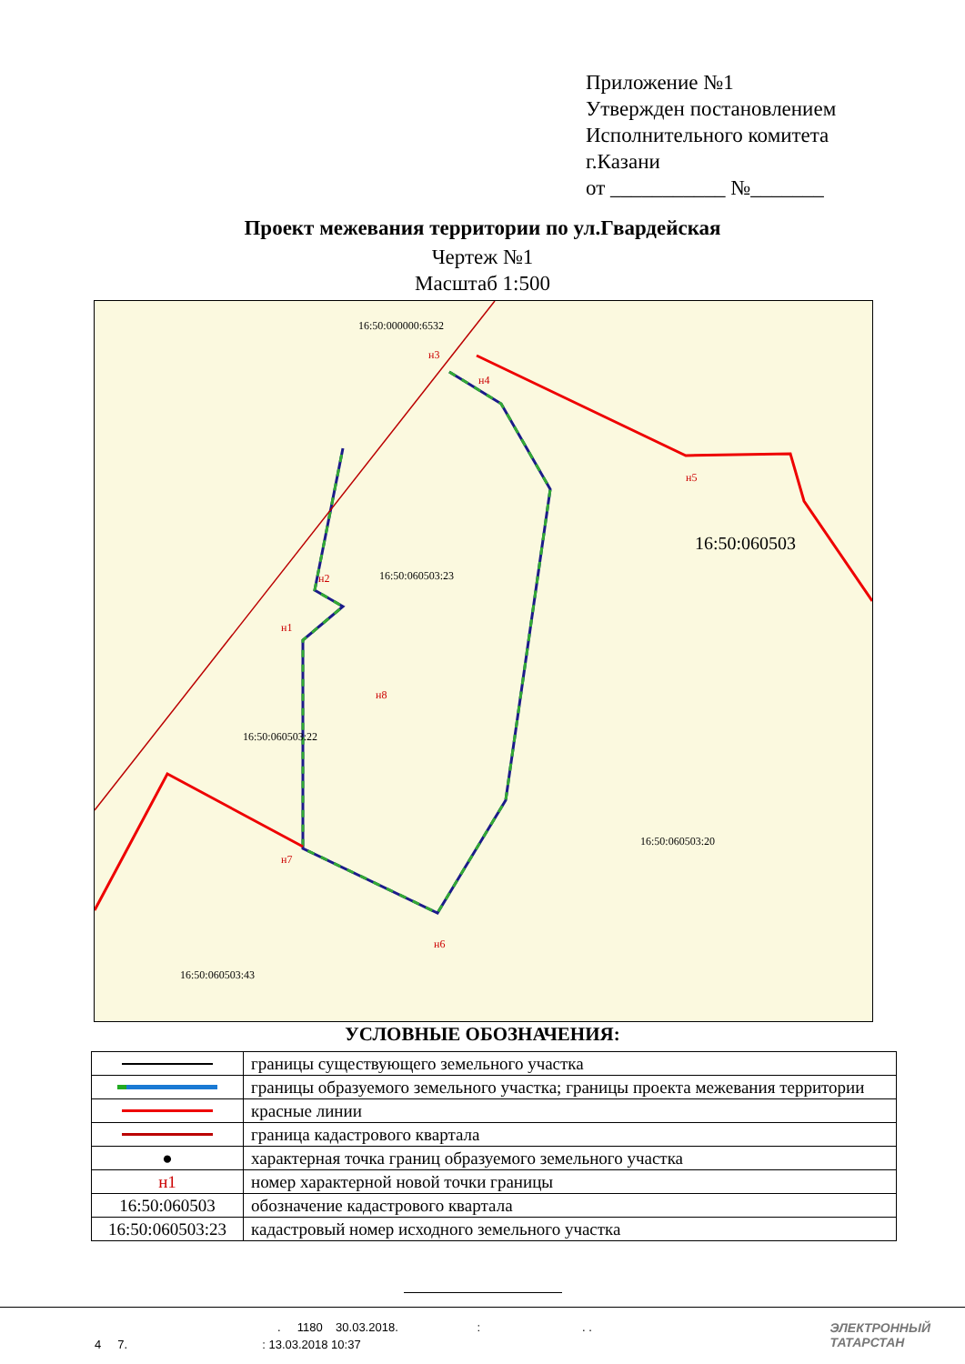Приложение №1
Утвержден постановлением
Исполнительного комитета
г.Казани
от ___________ №_______
Проект межевания территории по ул.Гвардейская
Чертеж №1
Масштаб 1:500
16:50:000000:6532
16:50:060503
16:50:060503:23
16:50:060503:22
16:50:060503:20
16:50:060503:43
н3
н4
н5
н6
н7
н8
н1
н2
УСЛОВНЫЕ ОБОЗНАЧЕНИЯ:
| | границы существующего земельного участка |
| | границы образуемого земельного участка; границы проекта межевания территории |
| | красные линии |
| | граница кадастрового квартала |
| ● | характерная точка границ образуемого земельного участка |
| н1 | номер характерной новой точки границы |
| 16:50:060503 | обозначение кадастрового квартала |
| 16:50:060503:23 | кадастровый номер исходного земельного участка |
. 1180 30.03.2018. : . .
4 7. : 13.03.2018 10:37
ЭЛЕКТРОННЫЙ
ТАТАРСТАН